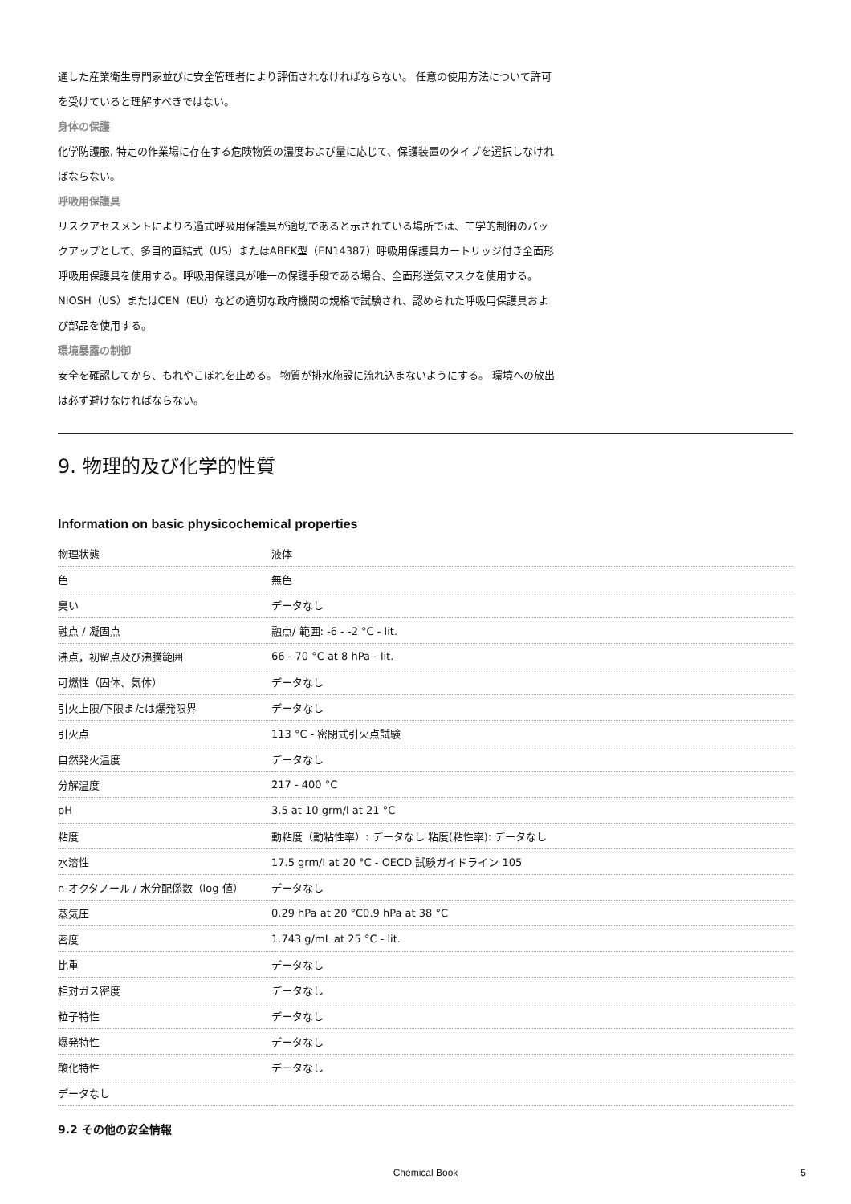通した産業衛生専門家並びに安全管理者により評価されなければならない。 任意の使用方法について許可を受けていると理解すべきではない。
身体の保護
化学防護服, 特定の作業場に存在する危険物質の濃度および量に応じて、保護装置のタイプを選択しなければならない。
呼吸用保護具
リスクアセスメントによりろ過式呼吸用保護具が適切であると示されている場所では、工学的制御のバックアップとして、多目的直結式（US）またはABEK型（EN14387）呼吸用保護具カートリッジ付き全面形呼吸用保護具を使用する。呼吸用保護具が唯一の保護手段である場合、全面形送気マスクを使用する。 NIOSH（US）またはCEN（EU）などの適切な政府機関の規格で試験され、認められた呼吸用保護具および部品を使用する。
環境暴露の制御
安全を確認してから、もれやこぼれを止める。 物質が排水施設に流れ込まないようにする。 環境への放出は必ず避けなければならない。
9. 物理的及び化学的性質
Information on basic physicochemical properties
| 物理状態 | 液体 |
| 色 | 無色 |
| 臭い | データなし |
| 融点 / 凝固点 | 融点/ 範囲: -6 - -2 °C - lit. |
| 沸点，初留点及び沸騰範囲 | 66 - 70 °C at 8 hPa - lit. |
| 可燃性（固体、気体） | データなし |
| 引火上限/下限または爆発限界 | データなし |
| 引火点 | 113 °C - 密閉式引火点試験 |
| 自然発火温度 | データなし |
| 分解温度 | 217 - 400 °C |
| pH | 3.5 at 10 grm/l at 21 °C |
| 粘度 | 動粘度（動粘性率）: データなし 粘度(粘性率): データなし |
| 水溶性 | 17.5 grm/l at 20 °C - OECD 試験ガイドライン 105 |
| n-オクタノール / 水分配係数（log 値） | データなし |
| 蒸気圧 | 0.29 hPa at 20 °C0.9 hPa at 38 °C |
| 密度 | 1.743 g/mL at 25 °C - lit. |
| 比重 | データなし |
| 相対ガス密度 | データなし |
| 粒子特性 | データなし |
| 爆発特性 | データなし |
| 酸化特性 | データなし |
| データなし | |
9.2 その他の安全情報
Chemical Book 5